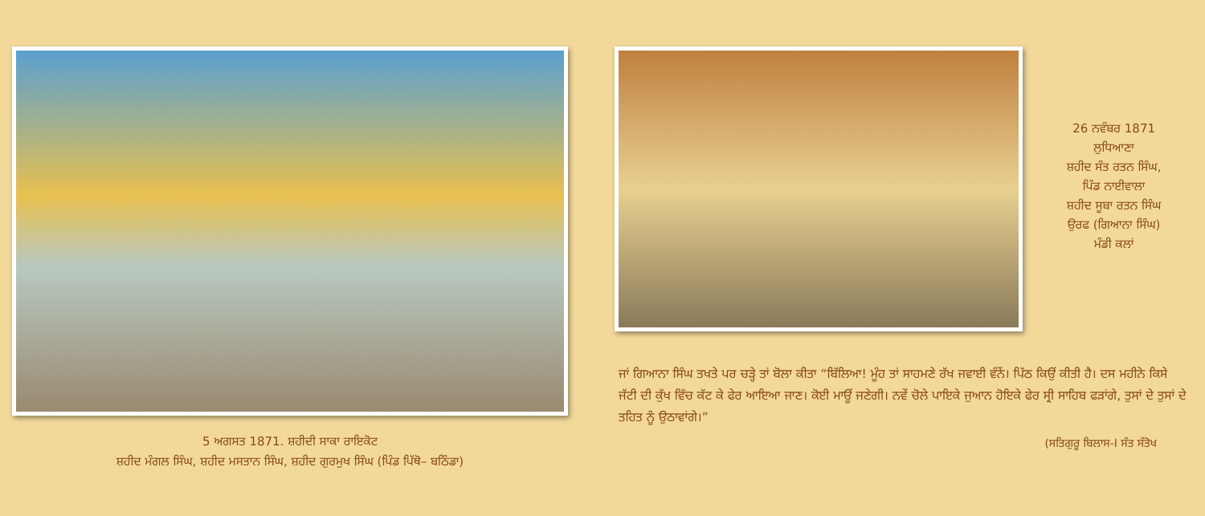5 ਅਗਸਤ 1871. ਸ਼ਹੀਦੀ ਸਾਕਾ ਰਾਇਕੋਟ
ਸ਼ਹੀਦ ਮੰਗਲ ਸਿੰਘ, ਸ਼ਹੀਦ ਮਸਤਾਨ ਸਿੰਘ, ਸ਼ਹੀਦ ਗੁਰਮੁਖ ਸਿੰਘ (ਪਿੰਡ ਪਿੱਥੋ– ਬਠਿੰਡਾ)
26 ਨਵੰਬਰ 1871
ਲੁਧਿਆਣਾ
ਸ਼ਹੀਦ ਸੰਤ ਰਤਨ ਸਿੰਘ,
ਪਿੰਡ ਨਾਈਵਾਲਾ
ਸ਼ਹੀਦ ਸੂਬਾ ਰਤਨ ਸਿੰਘ
ਉਰਫ (ਗਿਆਨਾ ਸਿੰਘ)
ਮੰਡੀ ਕਲਾਂ
ਜਾਂ ਗਿਆਨਾ ਸਿੰਘ ਤਖਤੇ ਪਰ ਚੜ੍ਹੇ ਤਾਂ ਬੋਲਾ ਕੀਤਾ “ਬਿੱਲਿਆ! ਮੂੰਹ ਤਾਂ ਸਾਹਮਣੇ ਰੱਖ ਜਵਾਈ ਵੰਨੇਂ। ਪਿੱਠ ਕਿਉਂ ਕੀਤੀ ਹੈ। ਦਸ ਮਹੀਨੇ ਕਿਸੇ ਜੱਟੀ ਦੀ ਕੁੱਖ ਵਿੱਚ ਕੱਟ ਕੇ ਫੇਰ ਆਇਆ ਜਾਣ। ਕੋਈ ਮਾਊਂ ਜਣੇਗੀ। ਨਵੇਂ ਚੋਲੇ ਪਾਇਕੇ ਜੁਆਨ ਹੋਇਕੇ ਫੇਰ ਸ੍ਰੀ ਸਾਹਿਬ ਫੜਾਂਗੇ, ਤੁਸਾਂ ਦੇ ਤੁਸਾਂ ਦੇ ਤਹਿਤ ਨੂੰ ਉਠਾਵਾਂਗੇ।”
(ਸਤਿਗੁਰੂ ਬਿਲਾਸ-I ਸੰਤ ਸੰਤੋਖ